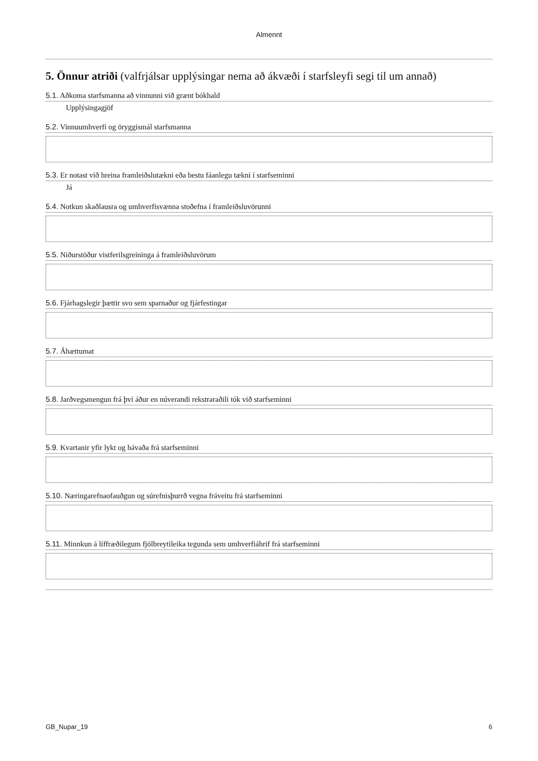Almennt
5. Önnur atriði (valfrjálsar upplýsingar nema að ákvæði í starfsleyfi segi til um annað)
5.1. Aðkoma starfsmanna að vinnunni við grænt bókhald
Upplýsingagjöf
5.2. Vinnuumhverfi og öryggismál starfsmanna
5.3. Er notast við hreina framleiðslutækni eða bestu fáanlegu tækni í starfseminni
Já
5.4. Notkun skaðlausra og umhverfisvænna stoðefna í framleiðsluvörunni
5.5. Niðurstöður vistferilsgreininga á framleiðsluvörum
5.6. Fjárhagslegir þættir svo sem sparnaður og fjárfestingar
5.7. Áhættumat
5.8. Jarðvegsmengun frá því áður en núverandi rekstraraðili tók við starfseminni
5.9. Kvartanir yfir lykt og hávaða frá starfseminni
5.10. Næringarefnaofauðgun og súrefnisþurrð vegna fráveitu frá starfseminni
5.11. Minnkun á líffræðilegum fjölbreytileika tegunda sem umhverfiáhrif frá starfseminni
GB_Nupar_19 6